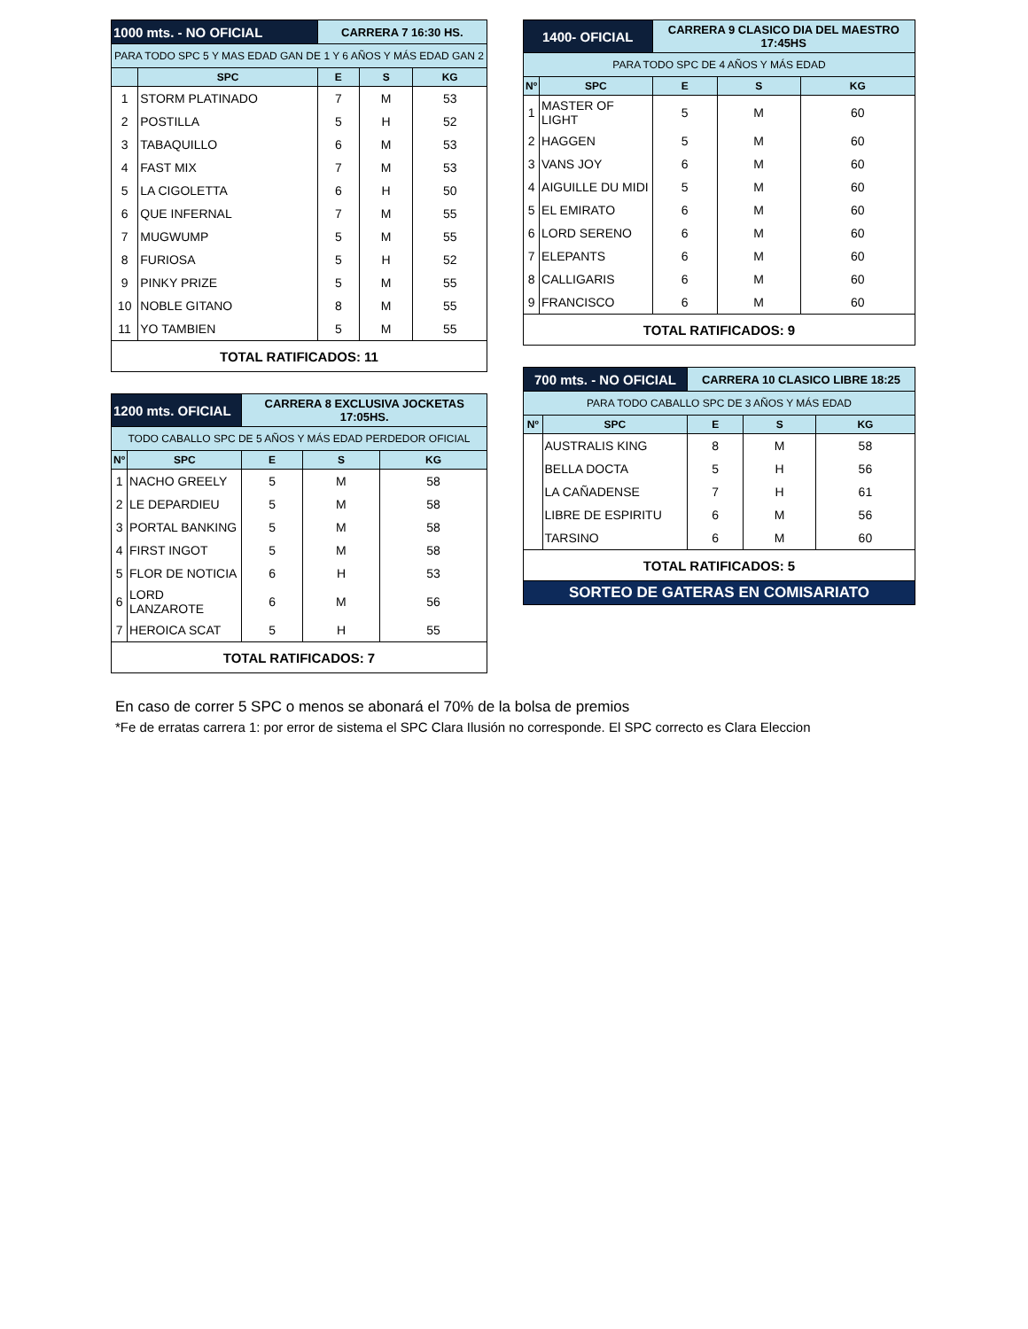| 1000 mts. - NO OFICIAL | | CARRERA 7 16:30 HS. | | |
| PARA TODO SPC 5 Y MAS EDAD GAN DE 1 Y 6 AÑOS Y MÁS EDAD GAN 2 | | | | |
| | SPC | E | S | KG |
| 1 | STORM PLATINADO | 7 | M | 53 |
| 2 | POSTILLA | 5 | H | 52 |
| 3 | TABAQUILLO | 6 | M | 53 |
| 4 | FAST MIX | 7 | M | 53 |
| 5 | LA CIGOLETTA | 6 | H | 50 |
| 6 | QUE INFERNAL | 7 | M | 55 |
| 7 | MUGWUMP | 5 | M | 55 |
| 8 | FURIOSA | 5 | H | 52 |
| 9 | PINKY PRIZE | 5 | M | 55 |
| 10 | NOBLE GITANO | 8 | M | 55 |
| 11 | YO TAMBIEN | 5 | M | 55 |
| TOTAL RATIFICADOS: 11 | | | | |
| 1200 mts. OFICIAL | | CARRERA 8 EXCLUSIVA JOCKETAS 17:05HS. | | |
| TODO CABALLO SPC DE 5 AÑOS Y MÁS EDAD PERDEDOR OFICIAL | | | | |
| Nº | SPC | E | S | KG |
| 1 | NACHO GREELY | 5 | M | 58 |
| 2 | LE DEPARDIEU | 5 | M | 58 |
| 3 | PORTAL BANKING | 5 | M | 58 |
| 4 | FIRST INGOT | 5 | M | 58 |
| 5 | FLOR DE NOTICIA | 6 | H | 53 |
| 6 | LORD LANZAROTE | 6 | M | 56 |
| 7 | HEROICA SCAT | 5 | H | 55 |
| TOTAL RATIFICADOS: 7 | | | | |
| 1400- OFICIAL | | CARRERA 9 CLASICO DIA DEL MAESTRO 17:45HS | | |
| PARA TODO SPC DE 4 AÑOS Y MÁS EDAD | | | | |
| Nº | SPC | E | S | KG |
| 1 | MASTER OF LIGHT | 5 | M | 60 |
| 2 | HAGGEN | 5 | M | 60 |
| 3 | VANS JOY | 6 | M | 60 |
| 4 | AIGUILLE DU MIDI | 5 | M | 60 |
| 5 | EL EMIRATO | 6 | M | 60 |
| 6 | LORD SERENO | 6 | M | 60 |
| 7 | ELEPANTS | 6 | M | 60 |
| 8 | CALLIGARIS | 6 | M | 60 |
| 9 | FRANCISCO | 6 | M | 60 |
| TOTAL RATIFICADOS: 9 | | | | |
| 700 mts. - NO OFICIAL | | CARRERA 10 CLASICO LIBRE 18:25 | | |
| PARA TODO CABALLO SPC DE 3 AÑOS Y MÁS EDAD | | | | |
| Nº | SPC | E | S | KG |
| | AUSTRALIS KING | 8 | M | 58 |
| | BELLA DOCTA | 5 | H | 56 |
| | LA CAÑADENSE | 7 | H | 61 |
| | LIBRE DE ESPIRITU | 6 | M | 56 |
| | TARSINO | 6 | M | 60 |
| TOTAL RATIFICADOS: 5 | | | | |
| SORTEO DE GATERAS EN COMISARIATO | | | | |
En caso de correr 5 SPC o menos se abonará el 70% de la bolsa de premios
*Fe de erratas carrera 1: por error de sistema el SPC Clara Ilusión no corresponde. El SPC correcto es Clara Eleccion